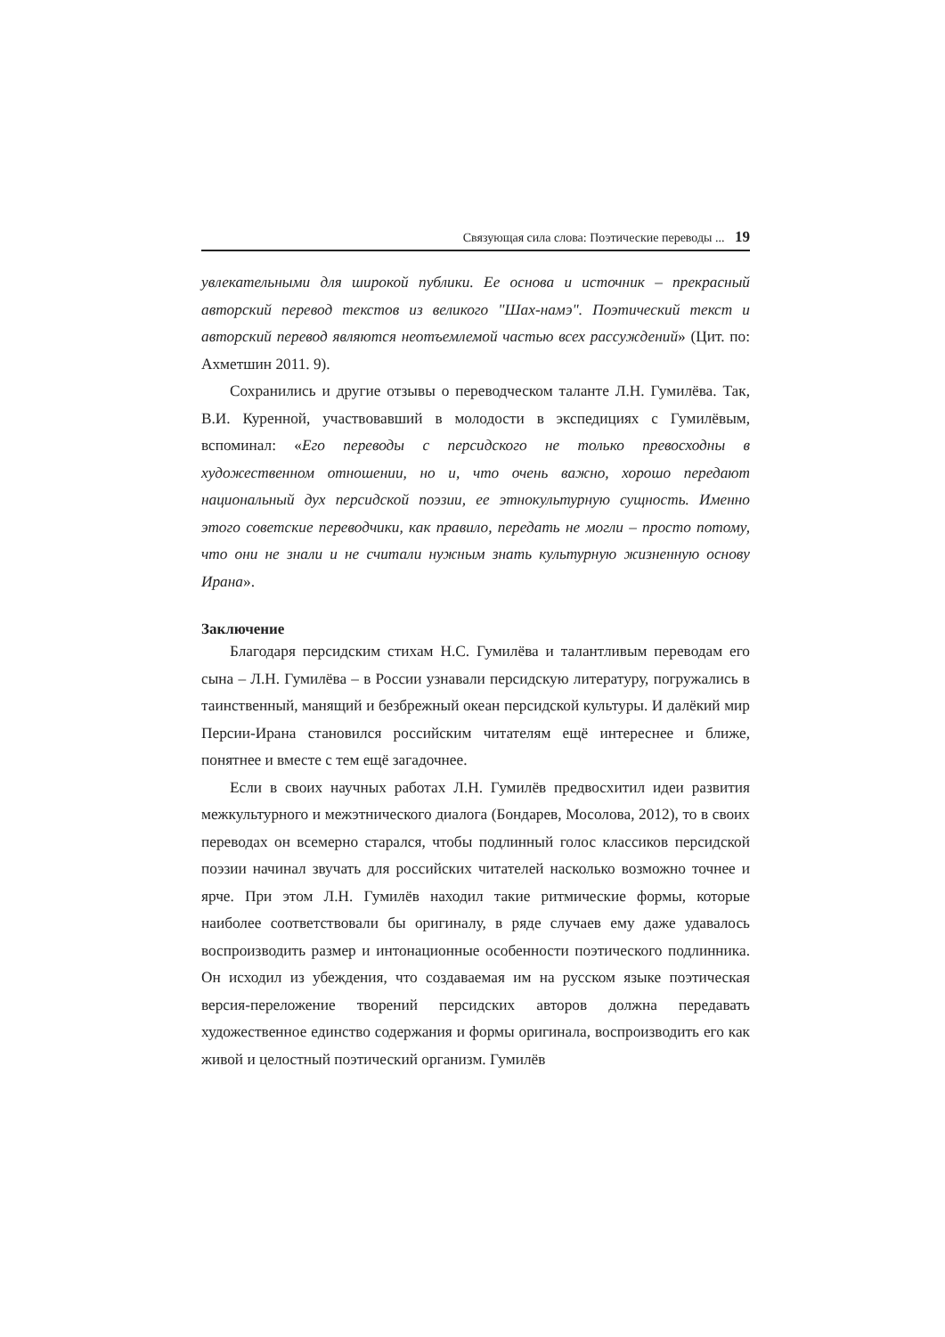Связующая сила слова: Поэтические переводы ... 19
увлекательными для широкой публики. Ее основа и источник – прекрасный авторский перевод текстов из великого "Шах-намэ". Поэтический текст и авторский перевод являются неотъемлемой частью всех рассуждений» (Цит. по: Ахметшин 2011. 9).
Сохранились и другие отзывы о переводческом таланте Л.Н. Гумилёва. Так, В.И. Куренной, участвовавший в молодости в экспедициях с Гумилёвым, вспоминал: «Его переводы с персидского не только превосходны в художественном отношении, но и, что очень важно, хорошо передают национальный дух персидской поэзии, ее этнокультурную сущность. Именно этого советские переводчики, как правило, передать не могли – просто потому, что они не знали и не считали нужным знать культурную жизненную основу Ирана».
Заключение
Благодаря персидским стихам Н.С. Гумилёва и талантливым переводам его сына – Л.Н. Гумилёва – в России узнавали персидскую литературу, погружались в таинственный, манящий и безбрежный океан персидской культуры. И далёкий мир Персии-Ирана становился российским читателям ещё интереснее и ближе, понятнее и вместе с тем ещё загадочнее.
Если в своих научных работах Л.Н. Гумилёв предвосхитил идеи развития межкультурного и межэтнического диалога (Бондарев, Мосолова, 2012), то в своих переводах он всемерно старался, чтобы подлинный голос классиков персидской поэзии начинал звучать для российских читателей насколько возможно точнее и ярче. При этом Л.Н. Гумилёв находил такие ритмические формы, которые наиболее соответствовали бы оригиналу, в ряде случаев ему даже удавалось воспроизводить размер и интонационные особенности поэтического подлинника. Он исходил из убеждения, что создаваемая им на русском языке поэтическая версия-переложение творений персидских авторов должна передавать художественное единство содержания и формы оригинала, воспроизводить его как живой и целостный поэтический организм. Гумилёв